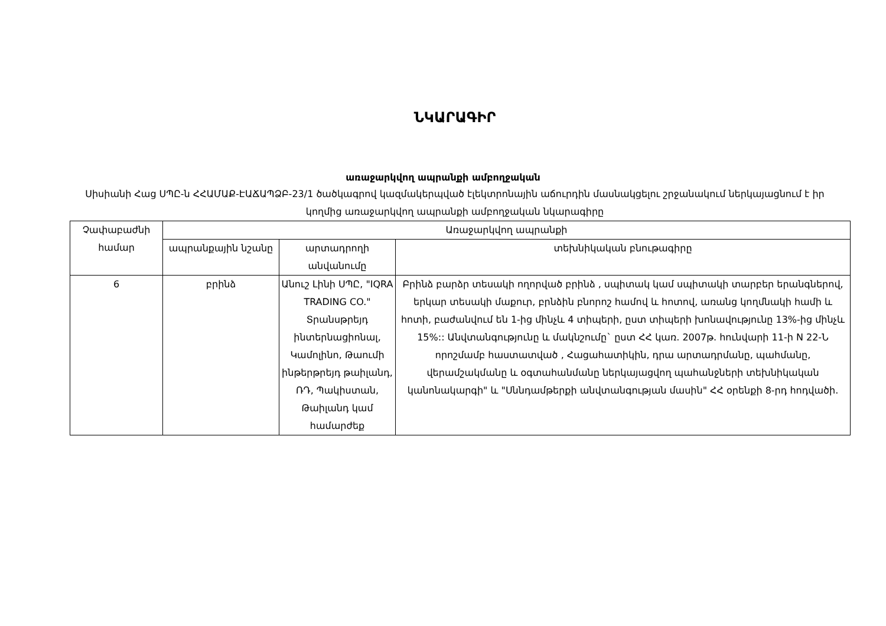ՆԿԱՐԱԳԻՐ
առաջարկվող ապրանքի ամբողջական
Սիսիանի Հաց ՍՊԸ-ն ՀՀԱՄԱՔ-ԷԱՃԱՊՁԲ-23/1 ծածկագրով կազմակերպված էլեկտրոնային աճուրդին մասնակցելու շրջանակում ներկայացնում է իր կողմից առաջարկվող ապրանքի ամբողջական նկարագիրը
| Չափաբաժնի համար | Առաջարկվող ապրանքի | | |
| --- | --- | --- | --- |
| | ապրանքային նշանը | արտադրողի անվանումը | տեխնիկական բնութագիրը |
| 6 | բրինձ | Անուշ Լինի ՍՊԸ, "IQRA TRADING CO." Տրանսթրեյդ ինտերնացիոնալ, Կամոլինո, Թաումի ինթերթրեյդ թաիլանդ, ՌԴ, Պակիստան, Թաիլանդ կամ համարժեք | Բրինձ բարձր տեսակի ողորված բրինձ , սպիտակ կամ սպիտակի տարբեր երանգներով, երկար տեսակի մաքուր, բրնձին բնորոշ համով և հոտով, առանց կողմնակի համի և հոտի, բաժանվում են 1-ից մինչև 4 տիպերի, ըստ տիպերի խոնավությունը 13%-ից մինչև 15%:: Անվտանգությունը և մակնշումը` ըստ ՀՀ կառ. 2007թ. հունվարի 11-ի N 22-Ն որոշմամբ հաստատված , Հացահատիկին, դրա արտադրմանը, պահմանը, վերամշակմանը և օգտահանմանը ներկայացվող պահանջների տեխնիկական կանոնակարգի" և "Սննդամթերքի անվտանգության մասին" ՀՀ օրենքի 8-րդ հոդվածի. |